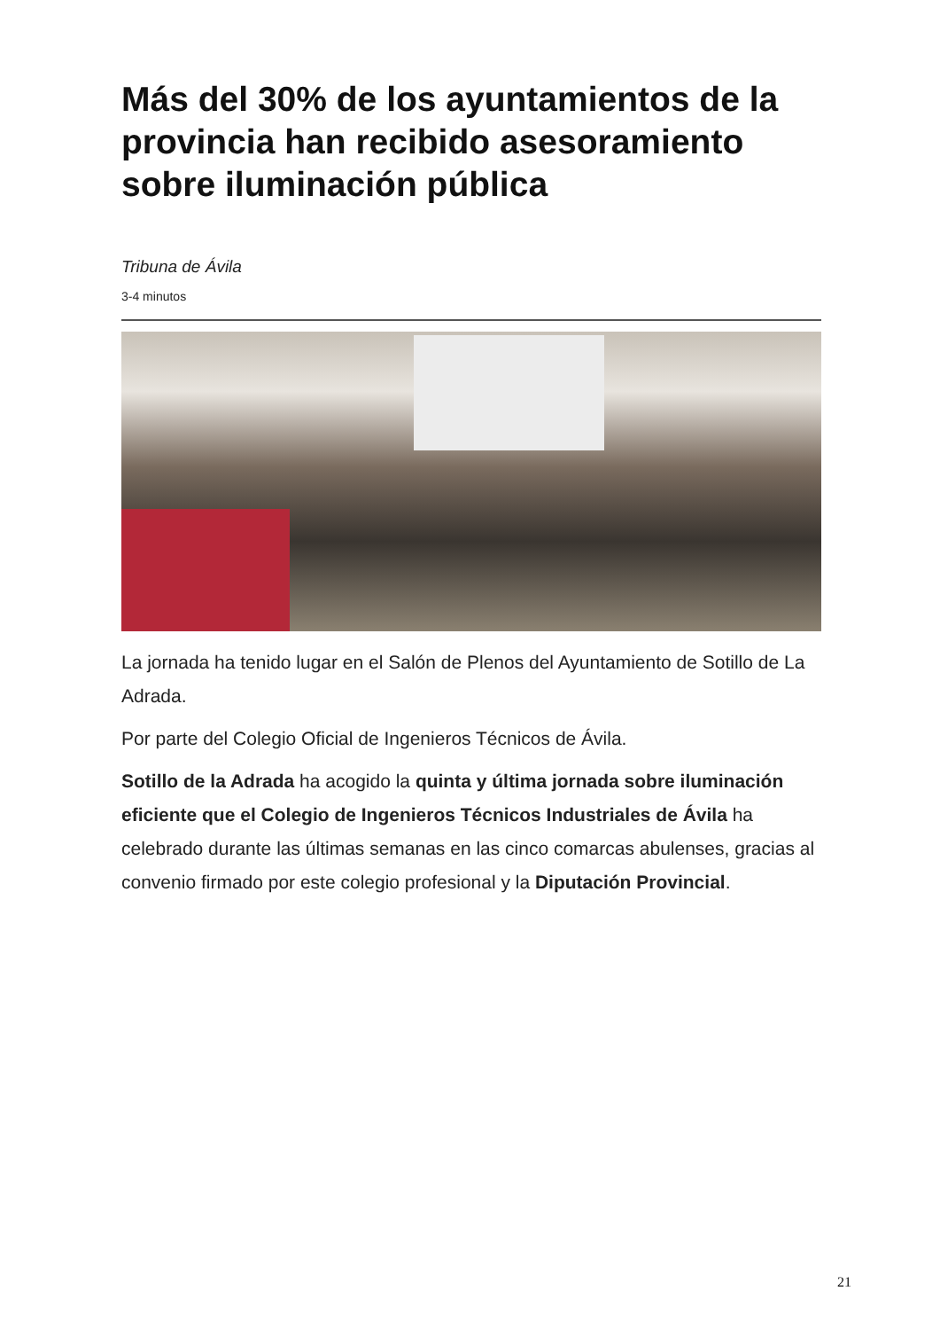Más del 30% de los ayuntamientos de la provincia han recibido asesoramiento sobre iluminación pública
Tribuna de Ávila
3-4 minutos
La jornada ha tenido lugar en el Salón de Plenos del Ayuntamiento de Sotillo de La Adrada.
Por parte del Colegio Oficial de Ingenieros Técnicos de Ávila.
Sotillo de la Adrada ha acogido la quinta y última jornada sobre iluminación eficiente que el Colegio de Ingenieros Técnicos Industriales de Ávila ha celebrado durante las últimas semanas en las cinco comarcas abulenses, gracias al convenio firmado por este colegio profesional y la Diputación Provincial.
21